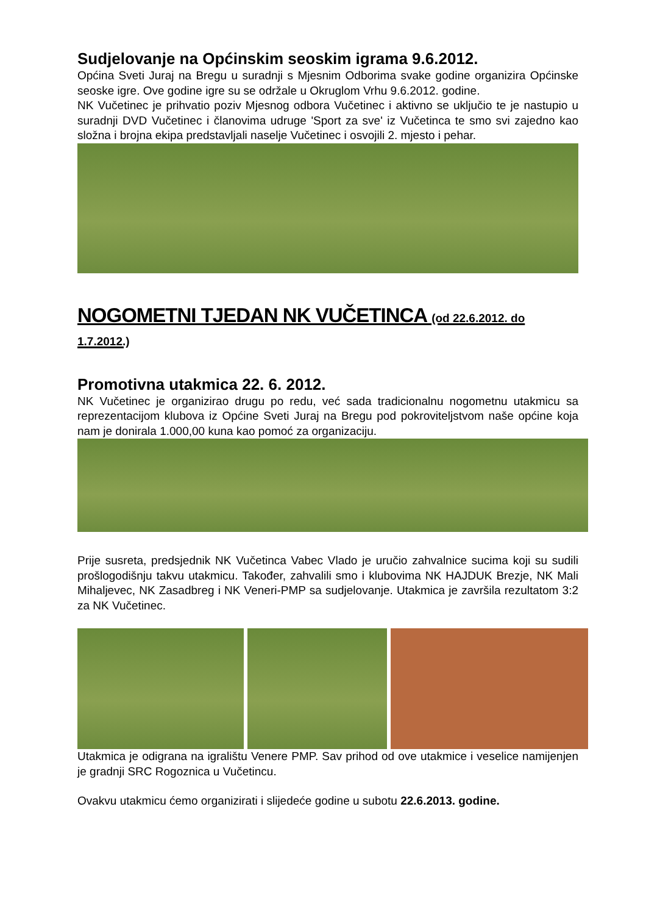Sudjelovanje na Općinskim seoskim igrama 9.6.2012.
Općina Sveti Juraj na Bregu u suradnji s Mjesnim Odborima svake godine organizira Općinske seoske igre. Ove godine igre su se održale u Okruglom Vrhu 9.6.2012. godine.
NK Vučetinec je prihvatio poziv Mjesnog odbora Vučetinec i aktivno se uključio te je nastupio u suradnji DVD Vučetinec i članovima udruge 'Sport za sve' iz Vučetinca te smo svi zajedno kao složna i brojna ekipa predstavljali naselje Vučetinec i osvojili 2. mjesto i pehar.
NOGOMETNI TJEDAN NK VUČETINCA (od 22.6.2012. do 1.7.2012.)
Promotivna utakmica 22. 6. 2012.
NK Vučetinec je organizirao drugu po redu, već sada tradicionalnu nogometnu utakmicu sa reprezentacijom klubova iz Općine Sveti Juraj na Bregu pod pokroviteljstvom naše općine koja nam je donirala 1.000,00 kuna kao pomoć za organizaciju.
Prije susreta, predsjednik NK Vučetinca Vabec Vlado je uručio zahvalnice sucima koji su sudili prošlogodišnju takvu utakmicu. Također, zahvalili smo i klubovima NK HAJDUK Brezje, NK Mali Mihaljevec, NK Zasadbreg i NK Veneri-PMP sa sudjelovanje. Utakmica je završila rezultatom 3:2 za NK Vučetinec.
Utakmica je odigrana na igralištu Venere PMP. Sav prihod od ove utakmice i veselice namijenjen je gradnji SRC Rogoznica u Vučetincu.
Ovakvu utakmicu ćemo organizirati i slijedeće godine u subotu 22.6.2013. godine.